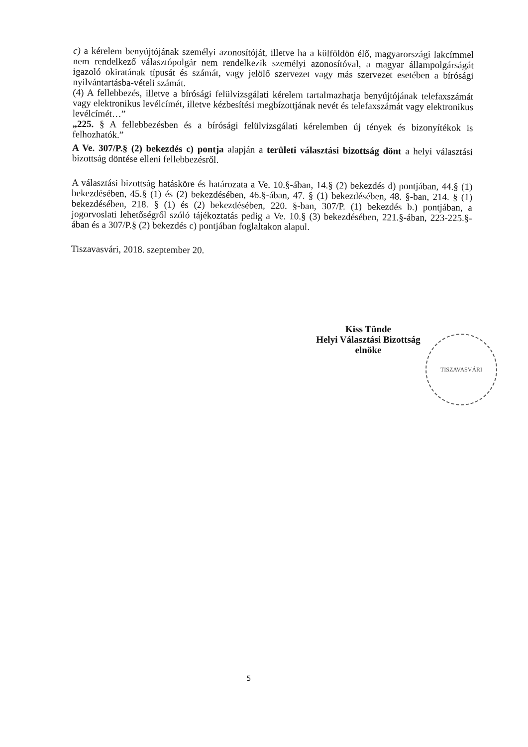c) a kérelem benyújtójának személyi azonosítóját, illetve ha a külföldön élő, magyarországi lakcímmel nem rendelkező választópolgár nem rendelkezik személyi azonosítóval, a magyar állampolgárságát igazoló okiratának típusát és számát, vagy jelölő szervezet vagy más szervezet esetében a bírósági nyilvántartásba-vételi számát.
(4) A fellebbezés, illetve a bírósági felülvizsgálati kérelem tartalmazhatja benyújtójának telefaxszámát vagy elektronikus levélcímét, illetve kézbesítési megbízottjának nevét és telefaxszámát vagy elektronikus levélcímét…”
„225. § A fellebbezésben és a bírósági felülvizsgálati kérelemben új tények és bizonyítékok is felhozhatók.”
A Ve. 307/P.§ (2) bekezdés c) pontja alapján a területi választási bizottság dönt a helyi választási bizottság döntése elleni fellebbezésről.
A választási bizottság hatásköre és határozata a Ve. 10.§-ában, 14.§ (2) bekezdés d) pontjában, 44.§ (1) bekezdésében, 45.§ (1) és (2) bekezdésében, 46.§-ában, 47. § (1) bekezdésében, 48. §-ban, 214. § (1) bekezdésében, 218. § (1) és (2) bekezdésében, 220. §-ban, 307/P. (1) bekezdés b.) pontjában, a jogorvoslati lehetőségről szóló tájékoztatás pedig a Ve. 10.§ (3) bekezdésében, 221.§-ában, 223-225.§-ában és a 307/P.§ (2) bekezdés c) pontjában foglaltakon alapul.
Tiszavasvári, 2018. szeptember 20.
Kiss Tünde
Helyi Választási Bizottság
elnöke
TISZAVASVÁRI
5